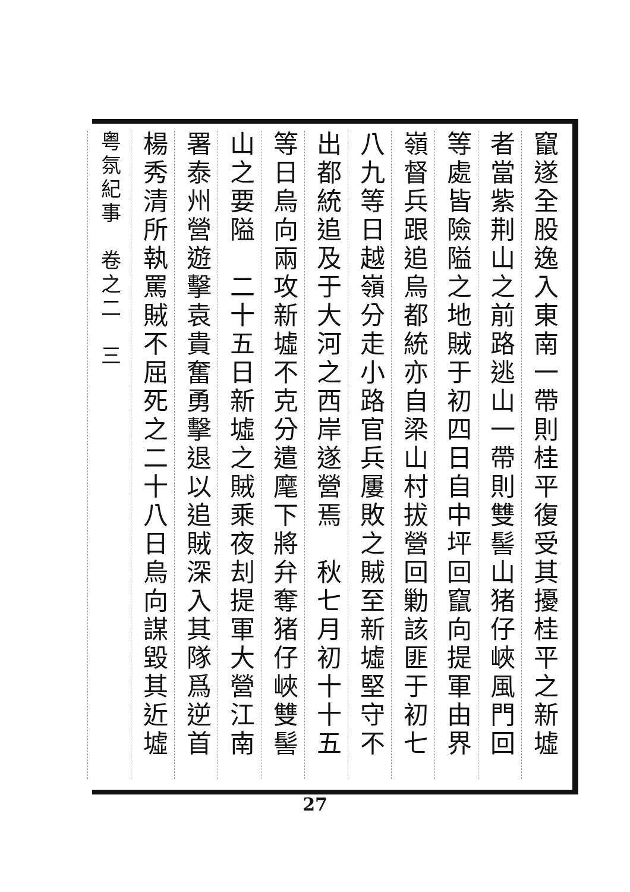竄遂全股逸入東南一帶則桂平復受其擾桂平之新墟
者當紫荆山之前路逃山一帶則雙髻山猪仔峽風門回
等處皆險隘之地賊于初四日自中坪回竄向提軍由界
嶺督兵跟追烏都統亦自梁山村拔營回勦該匪于初七
八九等日越嶺分走小路官兵屢敗之賊至新墟堅守不
出都統追及于大河之西岸遂營焉　秋七月初十十五
等日烏向兩攻新墟不克分遣麾下將弁奪猪仔峽雙髻
山之要隘　二十五日新墟之賊乘夜刦提軍大營江南
署泰州營遊擊袁貴奮勇擊退以追賊深入其隊爲逆首
楊秀清所執罵賊不屈死之二十八日烏向謀毀其近墟
粤氛紀事　卷之二　三
27